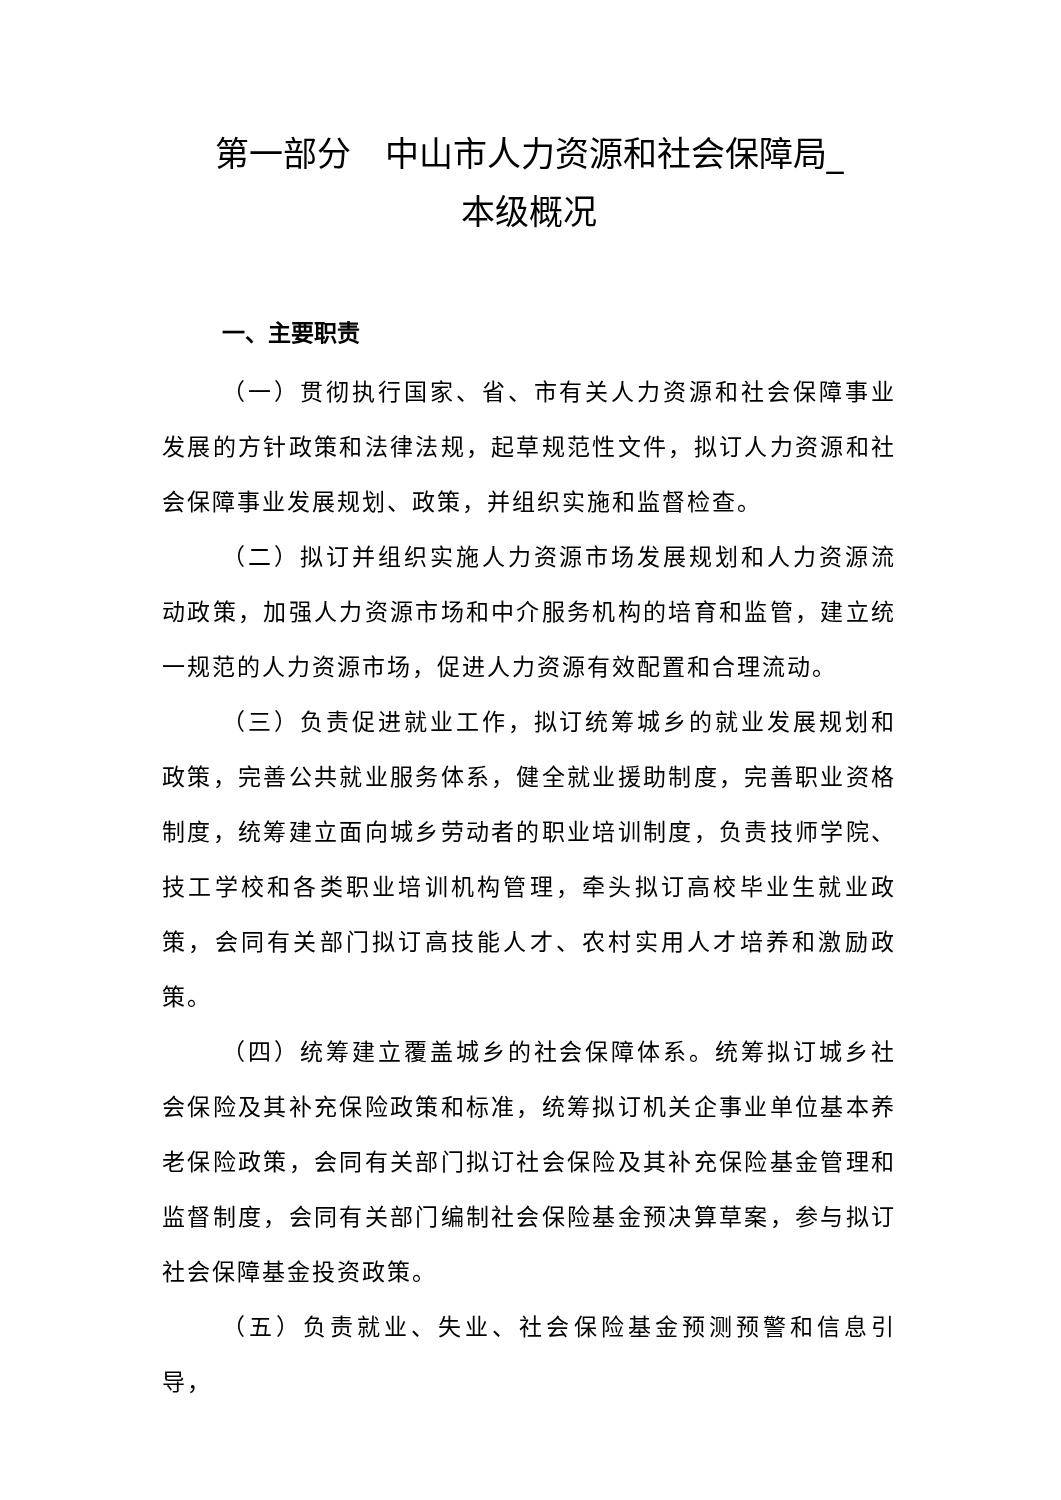第一部分　中山市人力资源和社会保障局_
本级概况
一、主要职责
（一）贯彻执行国家、省、市有关人力资源和社会保障事业发展的方针政策和法律法规，起草规范性文件，拟订人力资源和社会保障事业发展规划、政策，并组织实施和监督检查。
（二）拟订并组织实施人力资源市场发展规划和人力资源流动政策，加强人力资源市场和中介服务机构的培育和监管，建立统一规范的人力资源市场，促进人力资源有效配置和合理流动。
（三）负责促进就业工作，拟订统筹城乡的就业发展规划和政策，完善公共就业服务体系，健全就业援助制度，完善职业资格制度，统筹建立面向城乡劳动者的职业培训制度，负责技师学院、技工学校和各类职业培训机构管理，牵头拟订高校毕业生就业政策，会同有关部门拟订高技能人才、农村实用人才培养和激励政策。
（四）统筹建立覆盖城乡的社会保障体系。统筹拟订城乡社会保险及其补充保险政策和标准，统筹拟订机关企事业单位基本养老保险政策，会同有关部门拟订社会保险及其补充保险基金管理和监督制度，会同有关部门编制社会保险基金预决算草案，参与拟订社会保障基金投资政策。
（五）负责就业、失业、社会保险基金预测预警和信息引导，